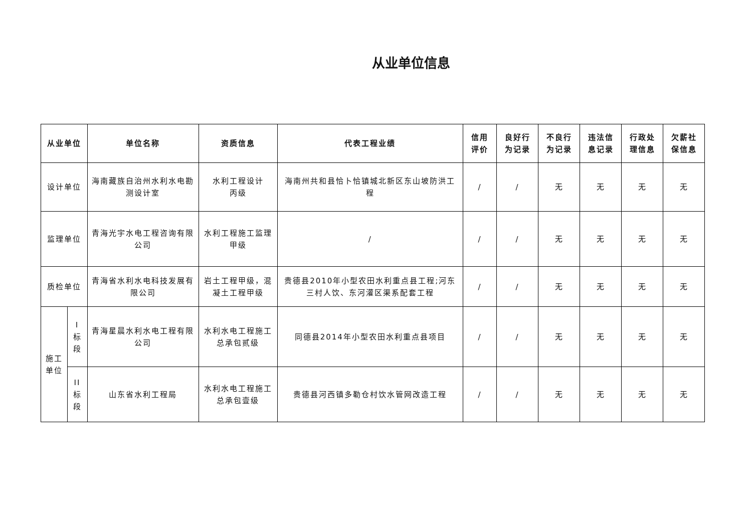从业单位信息
| 从业单位 | | 单位名称 | 资质信息 | 代表工程业绩 | 信用 评价 | 良好行 为记录 | 不良行 为记录 | 违法信 息记录 | 行政处 理信息 | 欠薪社 保信息 |
| --- | --- | --- | --- | --- | --- | --- | --- | --- | --- | --- |
| 设计单位 | | 海南藏族自治州水利水电勘测设计室 | 水利工程设计 丙级 | 海南州共和县恰卜恰镇城北新区东山坡防洪工程 | / | / | 无 | 无 | 无 | 无 |
| 监理单位 | | 青海光宇水电工程咨询有限公司 | 水利工程施工监理 甲级 | / | / | / | 无 | 无 | 无 | 无 |
| 质检单位 | | 青海省水利水电科技发展有限公司 | 岩土工程甲级，混凝土工程甲级 | 贵德县2010年小型农田水利重点县工程;河东三村人饮、东河灌区渠系配套工程 | / | / | 无 | 无 | 无 | 无 |
| 施工 单位 | I 标 段 | 青海星晨水利水电工程有限公司 | 水利水电工程施工总承包贰级 | 同德县2014年小型农田水利重点县项目 | / | / | 无 | 无 | 无 | 无 |
| | II 标 段 | 山东省水利工程局 | 水利水电工程施工总承包壹级 | 贵德县河西镇多勒仓村饮水管网改造工程 | / | / | 无 | 无 | 无 | 无 |